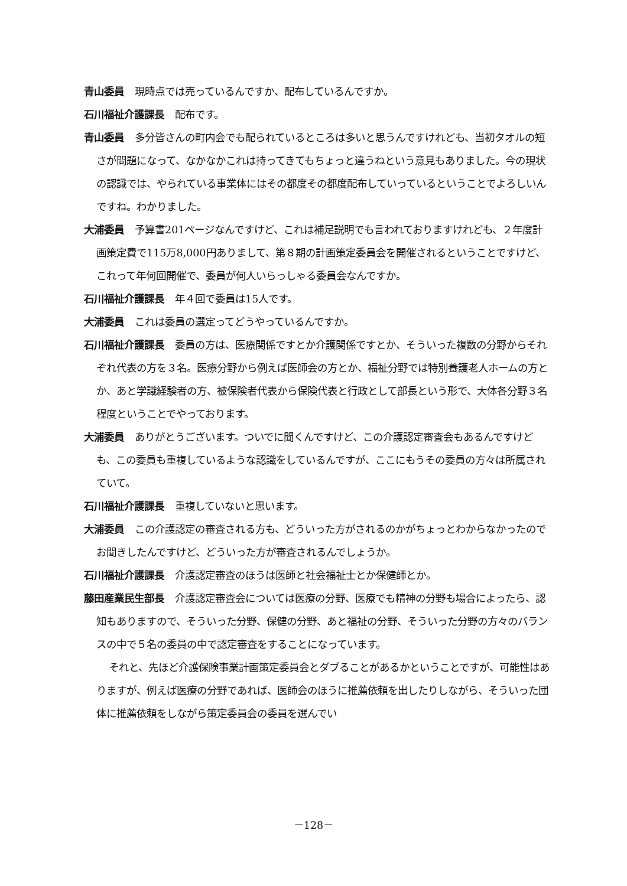青山委員 現時点では売っているんですか、配布しているんですか。
石川福祉介護課長 配布です。
青山委員 多分皆さんの町内会でも配られているところは多いと思うんですけれども、当初タオルの短さが問題になって、なかなかこれは持ってきてもちょっと違うねという意見もありました。今の現状の認識では、やられている事業体にはその都度その都度配布していっているということでよろしいんですね。わかりました。
大浦委員 予算書201ページなんですけど、これは補足説明でも言われておりますけれども、２年度計画策定費で115万8,000円ありまして、第８期の計画策定委員会を開催されるということですけど、これって年何回開催で、委員が何人いらっしゃる委員会なんですか。
石川福祉介護課長 年４回で委員は15人です。
大浦委員 これは委員の選定ってどうやっているんですか。
石川福祉介護課長 委員の方は、医療関係ですとか介護関係ですとか、そういった複数の分野からそれぞれ代表の方を３名。医療分野から例えば医師会の方とか、福祉分野では特別養護老人ホームの方とか、あと学識経験者の方、被保険者代表から保険代表と行政として部長という形で、大体各分野３名程度ということでやっております。
大浦委員 ありがとうございます。ついでに聞くんですけど、この介護認定審査会もあるんですけども、この委員も重複しているような認識をしているんですが、ここにもうその委員の方々は所属されていて。
石川福祉介護課長 重複していないと思います。
大浦委員 この介護認定の審査される方も、どういった方がされるのかがちょっとわからなかったのでお聞きしたんですけど、どういった方が審査されるんでしょうか。
石川福祉介護課長 介護認定審査のほうは医師と社会福祉士とか保健師とか。
藤田産業民生部長 介護認定審査会については医療の分野、医療でも精神の分野も場合によったら、認知もありますので、そういった分野、保健の分野、あと福祉の分野、そういった分野の方々のバランスの中で５名の委員の中で認定審査をすることになっています。
それと、先ほど介護保険事業計画策定委員会とダブることがあるかということですが、可能性はありますが、例えば医療の分野であれば、医師会のほうに推薦依頼を出したりしながら、そういった団体に推薦依頼をしながら策定委員会の委員を選んでい
－128－